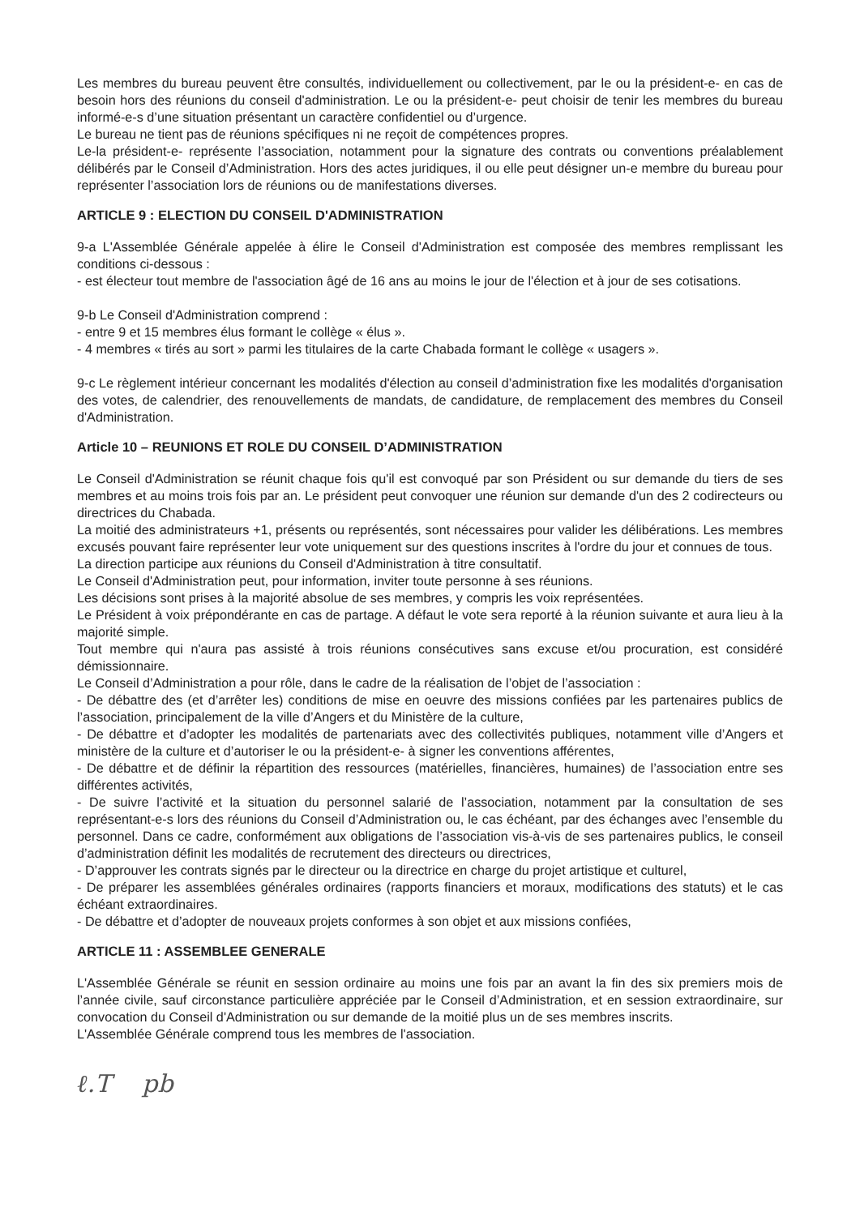Les membres du bureau peuvent être consultés, individuellement ou collectivement, par le ou la président-e- en cas de besoin hors des réunions du conseil d'administration. Le ou la président-e- peut choisir de tenir les membres du bureau informé-e-s d’une situation présentant un caractère confidentiel ou d’urgence.
Le bureau ne tient pas de réunions spécifiques ni ne reçoit de compétences propres.
Le-la président-e- représente l’association, notamment pour la signature des contrats ou conventions préalablement délibérés par le Conseil d’Administration. Hors des actes juridiques, il ou elle peut désigner un-e membre du bureau pour représenter l’association lors de réunions ou de manifestations diverses.
ARTICLE 9 : ELECTION DU CONSEIL D'ADMINISTRATION
9-a L'Assemblée Générale appelée à élire le Conseil d'Administration est composée des membres remplissant les conditions ci-dessous :
- est électeur tout membre de l'association âgé de 16 ans au moins le jour de l'élection et à jour de ses cotisations.
9-b Le Conseil d'Administration comprend :
- entre 9 et 15 membres élus formant le collège « élus ».
- 4 membres « tirés au sort » parmi les titulaires de la carte Chabada formant le collège « usagers ».
9-c Le règlement intérieur concernant les modalités d'élection au conseil d’administration fixe les modalités d'organisation des votes, de calendrier, des renouvellements de mandats, de candidature, de remplacement des membres du Conseil d'Administration.
Article 10 – REUNIONS ET ROLE DU CONSEIL D’ADMINISTRATION
Le Conseil d'Administration se réunit chaque fois qu'il est convoqué par son Président ou sur demande du tiers de ses membres et au moins trois fois par an. Le président peut convoquer une réunion sur demande d'un des 2 codirecteurs ou directrices du Chabada.
La moitié des administrateurs +1, présents ou représentés, sont nécessaires pour valider les délibérations. Les membres excusés pouvant faire représenter leur vote uniquement sur des questions inscrites à l'ordre du jour et connues de tous.
La direction participe aux réunions du Conseil d'Administration à titre consultatif.
Le Conseil d'Administration peut, pour information, inviter toute personne à ses réunions.
Les décisions sont prises à la majorité absolue de ses membres, y compris les voix représentées.
Le Président à voix prépondérante en cas de partage. A défaut le vote sera reporté à la réunion suivante et aura lieu à la majorité simple.
Tout membre qui n'aura pas assisté à trois réunions consécutives sans excuse et/ou procuration, est considéré démissionnaire.
Le Conseil d’Administration a pour rôle, dans le cadre de la réalisation de l’objet de l’association :
- De débattre des (et d’arrêter les) conditions de mise en oeuvre des missions confiées par les partenaires publics de l’association, principalement de la ville d’Angers et du Ministère de la culture,
- De débattre et d’adopter les modalités de partenariats avec des collectivités publiques, notamment ville d’Angers et ministère de la culture et d’autoriser le ou la président-e- à signer les conventions afférentes,
- De débattre et de définir la répartition des ressources (matérielles, financières, humaines) de l’association entre ses différentes activités,
- De suivre l’activité et la situation du personnel salarié de l’association, notamment par la consultation de ses représentant-e-s lors des réunions du Conseil d’Administration ou, le cas échéant, par des échanges avec l’ensemble du personnel. Dans ce cadre, conformément aux obligations de l’association vis-à-vis de ses partenaires publics, le conseil d’administration définit les modalités de recrutement des directeurs ou directrices,
- D’approuver les contrats signés par le directeur ou la directrice en charge du projet artistique et culturel,
- De préparer les assemblées générales ordinaires (rapports financiers et moraux, modifications des statuts) et le cas échéant extraordinaires.
- De débattre et d’adopter de nouveaux projets conformes à son objet et aux missions confiées,
ARTICLE 11 : ASSEMBLEE GENERALE
L'Assemblée Générale se réunit en session ordinaire au moins une fois par an avant la fin des six premiers mois de l’année civile, sauf circonstance particulière appréciée par le Conseil d’Administration, et en session extraordinaire, sur convocation du Conseil d'Administration ou sur demande de la moitié plus un de ses membres inscrits.
L'Assemblée Générale comprend tous les membres de l'association.
ℓ.T pb